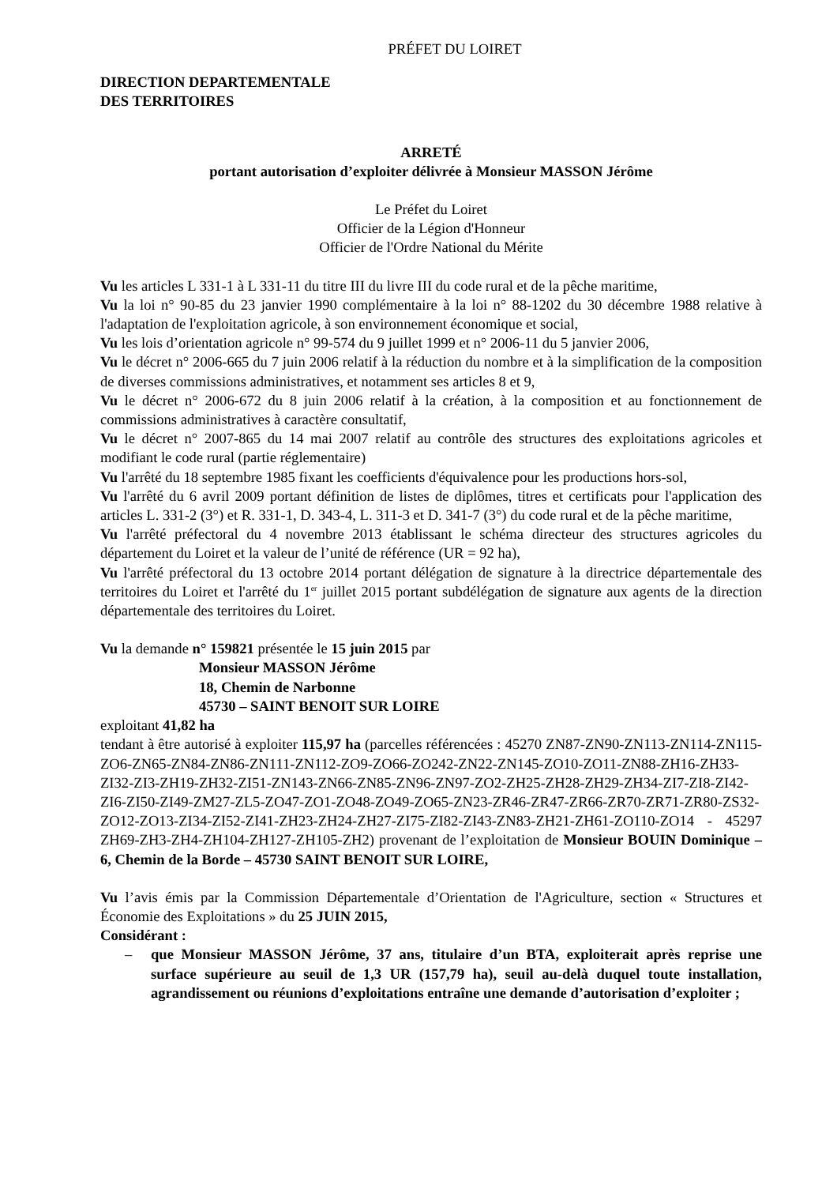PRÉFET DU LOIRET
DIRECTION DEPARTEMENTALE
DES TERRITOIRES
ARRETÉ
portant autorisation d’exploiter délivrée à Monsieur MASSON Jérôme
Le Préfet du Loiret
Officier de la Légion d'Honneur
Officier de l'Ordre National du Mérite
Vu les articles L 331-1 à L 331-11 du titre III du livre III du code rural et de la pêche maritime,
Vu la loi n° 90-85 du 23 janvier 1990 complémentaire à la loi n° 88-1202 du 30 décembre 1988 relative à l'adaptation de l'exploitation agricole, à son environnement économique et social,
Vu les lois d’orientation agricole n° 99-574 du 9 juillet 1999 et n° 2006-11 du 5 janvier 2006,
Vu le décret n° 2006-665 du 7 juin 2006 relatif à la réduction du nombre et à la simplification de la composition de diverses commissions administratives, et notamment ses articles 8 et 9,
Vu le décret n° 2006-672 du 8 juin 2006 relatif à la création, à la composition et au fonctionnement de commissions administratives à caractère consultatif,
Vu le décret n° 2007-865 du 14 mai 2007 relatif au contrôle des structures des exploitations agricoles et modifiant le code rural (partie réglementaire)
Vu l'arrêté du 18 septembre 1985 fixant les coefficients d'équivalence pour les productions hors-sol,
Vu l'arrêté du 6 avril 2009 portant définition de listes de diplômes, titres et certificats pour l'application des articles L. 331-2 (3°) et R. 331-1, D. 343-4, L. 311-3 et D. 341-7 (3°) du code rural et de la pêche maritime,
Vu l'arrêté préfectoral du 4 novembre 2013 établissant le schéma directeur des structures agricoles du département du Loiret et la valeur de l’unité de référence (UR = 92 ha),
Vu l'arrêté préfectoral du 13 octobre 2014 portant délégation de signature à la directrice départementale des territoires du Loiret et l'arrêté du 1<sup>er</sup> juillet 2015 portant subdélégation de signature aux agents de la direction départementale des territoires du Loiret.
Vu la demande n° 159821 présentée le 15 juin 2015 par
Monsieur MASSON Jérôme
18, Chemin de Narbonne
45730 – SAINT BENOIT SUR LOIRE
exploitant 41,82 ha
tendant à être autorisé à exploiter 115,97 ha (parcelles référencées : 45270 ZN87-ZN90-ZN113-ZN114-ZN115-ZO6-ZN65-ZN84-ZN86-ZN111-ZN112-ZO9-ZO66-ZO242-ZN22-ZN145-ZO10-ZO11-ZN88-ZH16-ZH33-ZI32-ZI3-ZH19-ZH32-ZI51-ZN143-ZN66-ZN85-ZN96-ZN97-ZO2-ZH25-ZH28-ZH29-ZH34-ZI7-ZI8-ZI42-ZI6-ZI50-ZI49-ZM27-ZL5-ZO47-ZO1-ZO48-ZO49-ZO65-ZN23-ZR46-ZR47-ZR66-ZR70-ZR71-ZR80-ZS32-ZO12-ZO13-ZI34-ZI52-ZI41-ZH23-ZH24-ZH27-ZI75-ZI82-ZI43-ZN83-ZH21-ZH61-ZO110-ZO14 - 45297 ZH69-ZH3-ZH4-ZH104-ZH127-ZH105-ZH2) provenant de l’exploitation de Monsieur BOUIN Dominique – 6, Chemin de la Borde – 45730 SAINT BENOIT SUR LOIRE,
Vu l’avis émis par la Commission Départementale d’Orientation de l'Agriculture, section « Structures et Économie des Exploitations » du 25 JUIN 2015,
Considérant :
– que Monsieur MASSON Jérôme, 37 ans, titulaire d’un BTA, exploiterait après reprise une surface supérieure au seuil de 1,3 UR (157,79 ha), seuil au-delà duquel toute installation, agrandissement ou réunions d’exploitations entraîne une demande d’autorisation d’exploiter ;